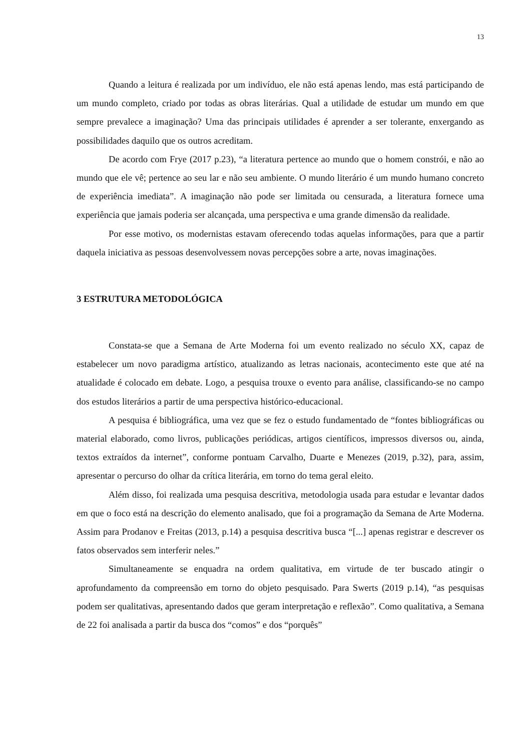13
Quando a leitura é realizada por um indivíduo, ele não está apenas lendo, mas está participando de um mundo completo, criado por todas as obras literárias. Qual a utilidade de estudar um mundo em que sempre prevalece a imaginação? Uma das principais utilidades é aprender a ser tolerante, enxergando as possibilidades daquilo que os outros acreditam.
De acordo com Frye (2017 p.23), “a literatura pertence ao mundo que o homem constrói, e não ao mundo que ele vê; pertence ao seu lar e não seu ambiente. O mundo literário é um mundo humano concreto de experiência imediata”. A imaginação não pode ser limitada ou censurada, a literatura fornece uma experiência que jamais poderia ser alcançada, uma perspectiva e uma grande dimensão da realidade.
Por esse motivo, os modernistas estavam oferecendo todas aquelas informações, para que a partir daquela iniciativa as pessoas desenvolvessem novas percepções sobre a arte, novas imaginações.
3 ESTRUTURA METODOLÓGICA
Constata-se que a Semana de Arte Moderna foi um evento realizado no século XX, capaz de estabelecer um novo paradigma artístico, atualizando as letras nacionais, acontecimento este que até na atualidade é colocado em debate. Logo, a pesquisa trouxe o evento para análise, classificando-se no campo dos estudos literários a partir de uma perspectiva histórico-educacional.
A pesquisa é bibliográfica, uma vez que se fez o estudo fundamentado de “fontes bibliográficas ou material elaborado, como livros, publicações periódicas, artigos científicos, impressos diversos ou, ainda, textos extraídos da internet”, conforme pontuam Carvalho, Duarte e Menezes (2019, p.32), para, assim, apresentar o percurso do olhar da crítica literária, em torno do tema geral eleito.
Além disso, foi realizada uma pesquisa descritiva, metodologia usada para estudar e levantar dados em que o foco está na descrição do elemento analisado, que foi a programação da Semana de Arte Moderna. Assim para Prodanov e Freitas (2013, p.14) a pesquisa descritiva busca “[...] apenas registrar e descrever os fatos observados sem interferir neles.”
Simultaneamente se enquadra na ordem qualitativa, em virtude de ter buscado atingir o aprofundamento da compreensão em torno do objeto pesquisado. Para Swerts (2019 p.14), “as pesquisas podem ser qualitativas, apresentando dados que geram interpretação e reflexão”. Como qualitativa, a Semana de 22 foi analisada a partir da busca dos “comos” e dos “porquês”